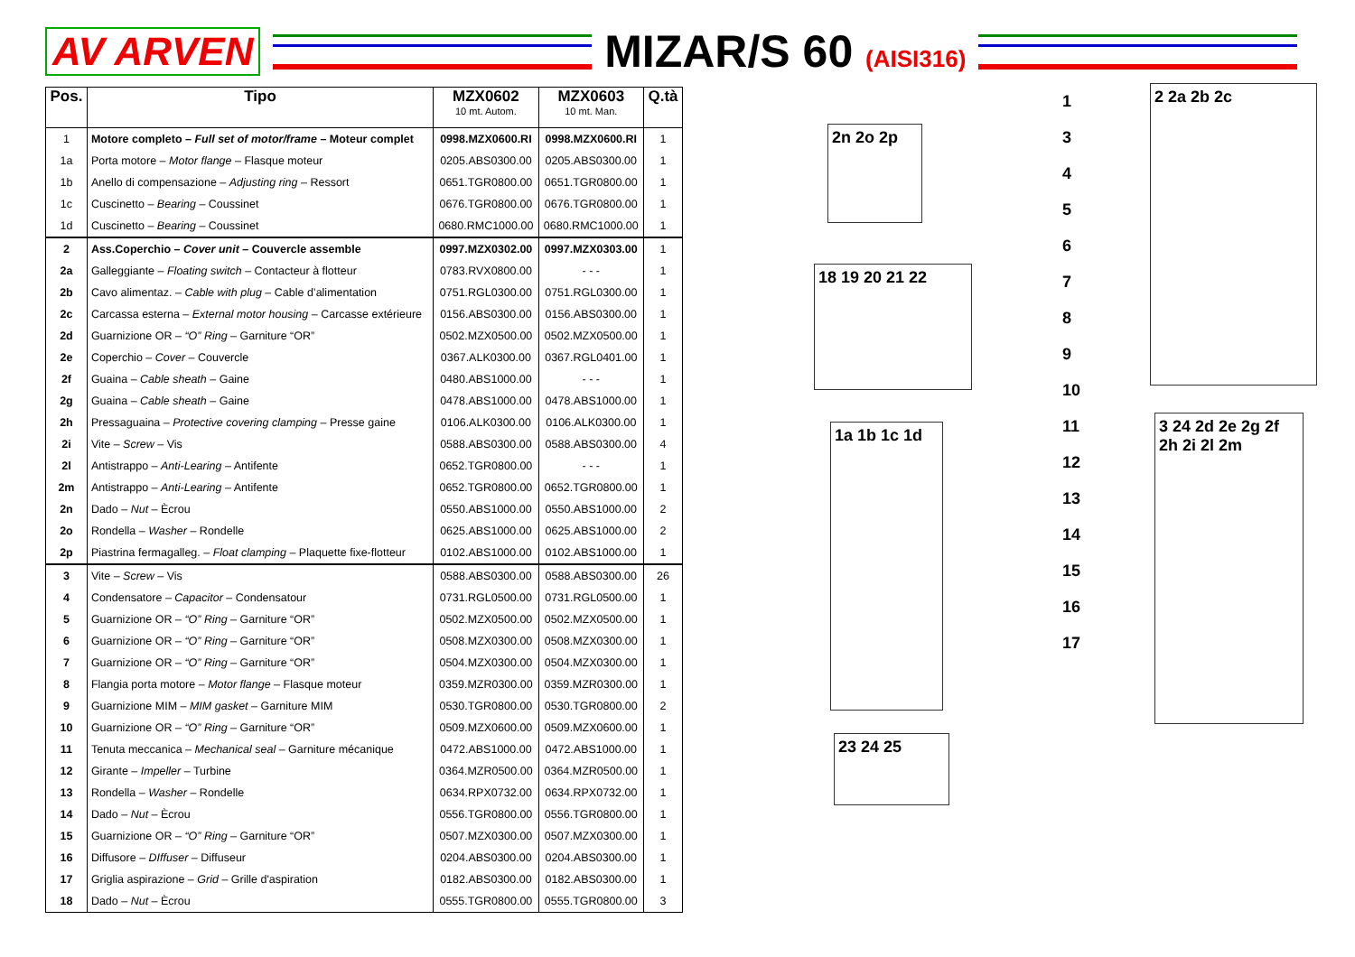AV ARVEN MIZAR/S 60 (AISI316)
| Pos. | Tipo | MZX0602 10 mt. Autom. | MZX0603 10 mt. Man. | Q.tà |
| --- | --- | --- | --- | --- |
| 1 | Motore completo – Full set of motor/frame – Moteur complet | 0998.MZX0600.RI | 0998.MZX0600.RI | 1 |
| 1a | Porta motore – Motor flange – Flasque moteur | 0205.ABS0300.00 | 0205.ABS0300.00 | 1 |
| 1b | Anello di compensazione – Adjusting ring – Ressort | 0651.TGR0800.00 | 0651.TGR0800.00 | 1 |
| 1c | Cuscinetto – Bearing – Coussinet | 0676.TGR0800.00 | 0676.TGR0800.00 | 1 |
| 1d | Cuscinetto – Bearing – Coussinet | 0680.RMC1000.00 | 0680.RMC1000.00 | 1 |
| 2 | Ass.Coperchio – Cover unit – Couvercle assemble | 0997.MZX0302.00 | 0997.MZX0303.00 | 1 |
| 2a | Galleggiante – Floating switch – Contacteur à flotteur | 0783.RVX0800.00 | - - - | 1 |
| 2b | Cavo alimentaz. – Cable with plug – Cable d’alimentation | 0751.RGL0300.00 | 0751.RGL0300.00 | 1 |
| 2c | Carcassa esterna – External motor housing – Carcasse extérieure | 0156.ABS0300.00 | 0156.ABS0300.00 | 1 |
| 2d | Guarnizione OR – “O” Ring – Garniture “OR” | 0502.MZX0500.00 | 0502.MZX0500.00 | 1 |
| 2e | Coperchio – Cover – Couvercle | 0367.ALK0300.00 | 0367.RGL0401.00 | 1 |
| 2f | Guaina – Cable sheath – Gaine | 0480.ABS1000.00 | - - - | 1 |
| 2g | Guaina – Cable sheath – Gaine | 0478.ABS1000.00 | 0478.ABS1000.00 | 1 |
| 2h | Pressaguaina – Protective covering clamping – Presse gaine | 0106.ALK0300.00 | 0106.ALK0300.00 | 1 |
| 2i | Vite – Screw – Vis | 0588.ABS0300.00 | 0588.ABS0300.00 | 4 |
| 2l | Antistrappo – Anti-Learing – Antifente | 0652.TGR0800.00 | - - - | 1 |
| 2m | Antistrappo – Anti-Learing – Antifente | 0652.TGR0800.00 | 0652.TGR0800.00 | 1 |
| 2n | Dado – Nut – Ècrou | 0550.ABS1000.00 | 0550.ABS1000.00 | 2 |
| 2o | Rondella – Washer – Rondelle | 0625.ABS1000.00 | 0625.ABS1000.00 | 2 |
| 2p | Piastrina fermagalleg. – Float clamping – Plaquette fixe-flotteur | 0102.ABS1000.00 | 0102.ABS1000.00 | 1 |
| 3 | Vite – Screw – Vis | 0588.ABS0300.00 | 0588.ABS0300.00 | 26 |
| 4 | Condensatore – Capacitor – Condensatour | 0731.RGL0500.00 | 0731.RGL0500.00 | 1 |
| 5 | Guarnizione OR – “O” Ring – Garniture “OR” | 0502.MZX0500.00 | 0502.MZX0500.00 | 1 |
| 6 | Guarnizione OR – “O” Ring – Garniture “OR” | 0508.MZX0300.00 | 0508.MZX0300.00 | 1 |
| 7 | Guarnizione OR – “O” Ring – Garniture “OR” | 0504.MZX0300.00 | 0504.MZX0300.00 | 1 |
| 8 | Flangia porta motore – Motor flange – Flasque moteur | 0359.MZR0300.00 | 0359.MZR0300.00 | 1 |
| 9 | Guarnizione MIM – MIM gasket – Garniture MIM | 0530.TGR0800.00 | 0530.TGR0800.00 | 2 |
| 10 | Guarnizione OR – “O” Ring – Garniture “OR” | 0509.MZX0600.00 | 0509.MZX0600.00 | 1 |
| 11 | Tenuta meccanica – Mechanical seal – Garniture mécanique | 0472.ABS1000.00 | 0472.ABS1000.00 | 1 |
| 12 | Girante – Impeller – Turbine | 0364.MZR0500.00 | 0364.MZR0500.00 | 1 |
| 13 | Rondella – Washer – Rondelle | 0634.RPX0732.00 | 0634.RPX0732.00 | 1 |
| 14 | Dado – Nut – Ècrou | 0556.TGR0800.00 | 0556.TGR0800.00 | 1 |
| 15 | Guarnizione OR – “O” Ring – Garniture “OR” | 0507.MZX0300.00 | 0507.MZX0300.00 | 1 |
| 16 | Diffusore – DIffuser – Diffuseur | 0204.ABS0300.00 | 0204.ABS0300.00 | 1 |
| 17 | Griglia aspirazione – Grid – Grille d'aspiration | 0182.ABS0300.00 | 0182.ABS0300.00 | 1 |
| 18 | Dado – Nut – Ècrou | 0555.TGR0800.00 | 0555.TGR0800.00 | 3 |
2n 2o 2p
18 19 20 21 22
1a 1b 1c 1d
23 24 25
2 2a 2b 2c
3 24 2d 2e 2g 2f 2h 2i 2l 2m
1
3
4
5
6
7
8
9
10
11
12
13
14
15
16
17